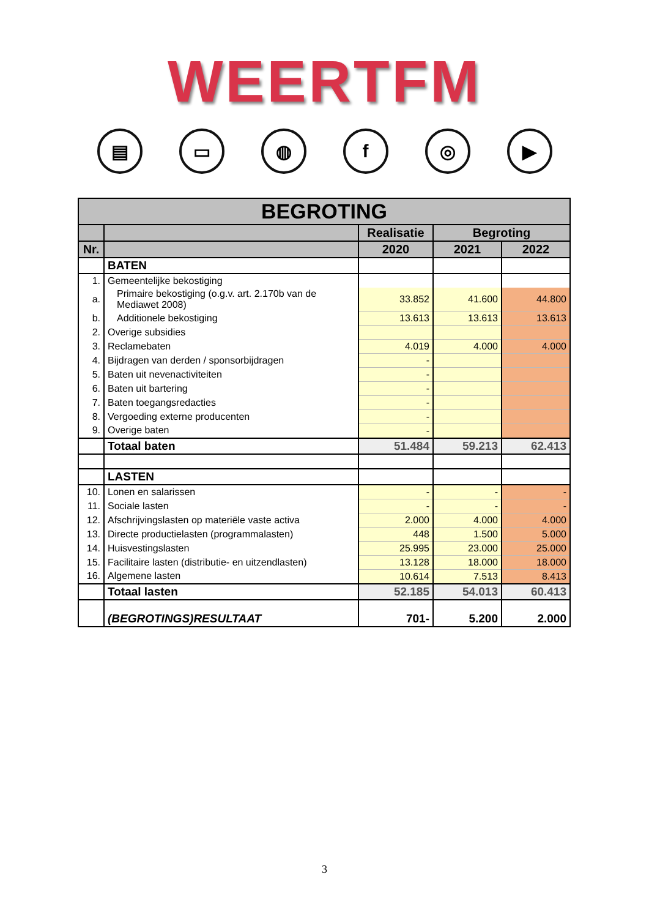WEERTFM
▤ ▭ ◍ f ◎ ▶
| BEGROTING | | | | |
| --- | --- | --- | --- | --- |
| | | Realisatie | Begroting | |
| Nr. | | 2020 | 2021 | 2022 |
| | BATEN | | | |
| 1. | Gemeentelijke bekostiging | | | |
| a. | Primaire bekostiging (o.g.v. art. 2.170b van de Mediawet 2008) | 33.852 | 41.600 | 44.800 |
| b. | Additionele bekostiging | 13.613 | 13.613 | 13.613 |
| 2. | Overige subsidies | | | |
| 3. | Reclamebaten | 4.019 | 4.000 | 4.000 |
| 4. | Bijdragen van derden / sponsorbijdragen | - | | |
| 5. | Baten uit nevenactiviteiten | - | | |
| 6. | Baten uit bartering | - | | |
| 7. | Baten toegangsredacties | - | | |
| 8. | Vergoeding externe producenten | - | | |
| 9. | Overige baten | - | | |
| | Totaal baten | 51.484 | 59.213 | 62.413 |
| | LASTEN | | | |
| 10. | Lonen en salarissen | - | - | - |
| 11. | Sociale lasten | - | - | - |
| 12. | Afschrijvingslasten op materiële vaste activa | 2.000 | 4.000 | 4.000 |
| 13. | Directe productielasten (programmalasten) | 448 | 1.500 | 5.000 |
| 14. | Huisvestingslasten | 25.995 | 23.000 | 25.000 |
| 15. | Facilitaire lasten (distributie- en uitzendlasten) | 13.128 | 18.000 | 18.000 |
| 16. | Algemene lasten | 10.614 | 7.513 | 8.413 |
| | Totaal lasten | 52.185 | 54.013 | 60.413 |
| | (BEGROTINGS)RESULTAAT | 701- | 5.200 | 2.000 |
3